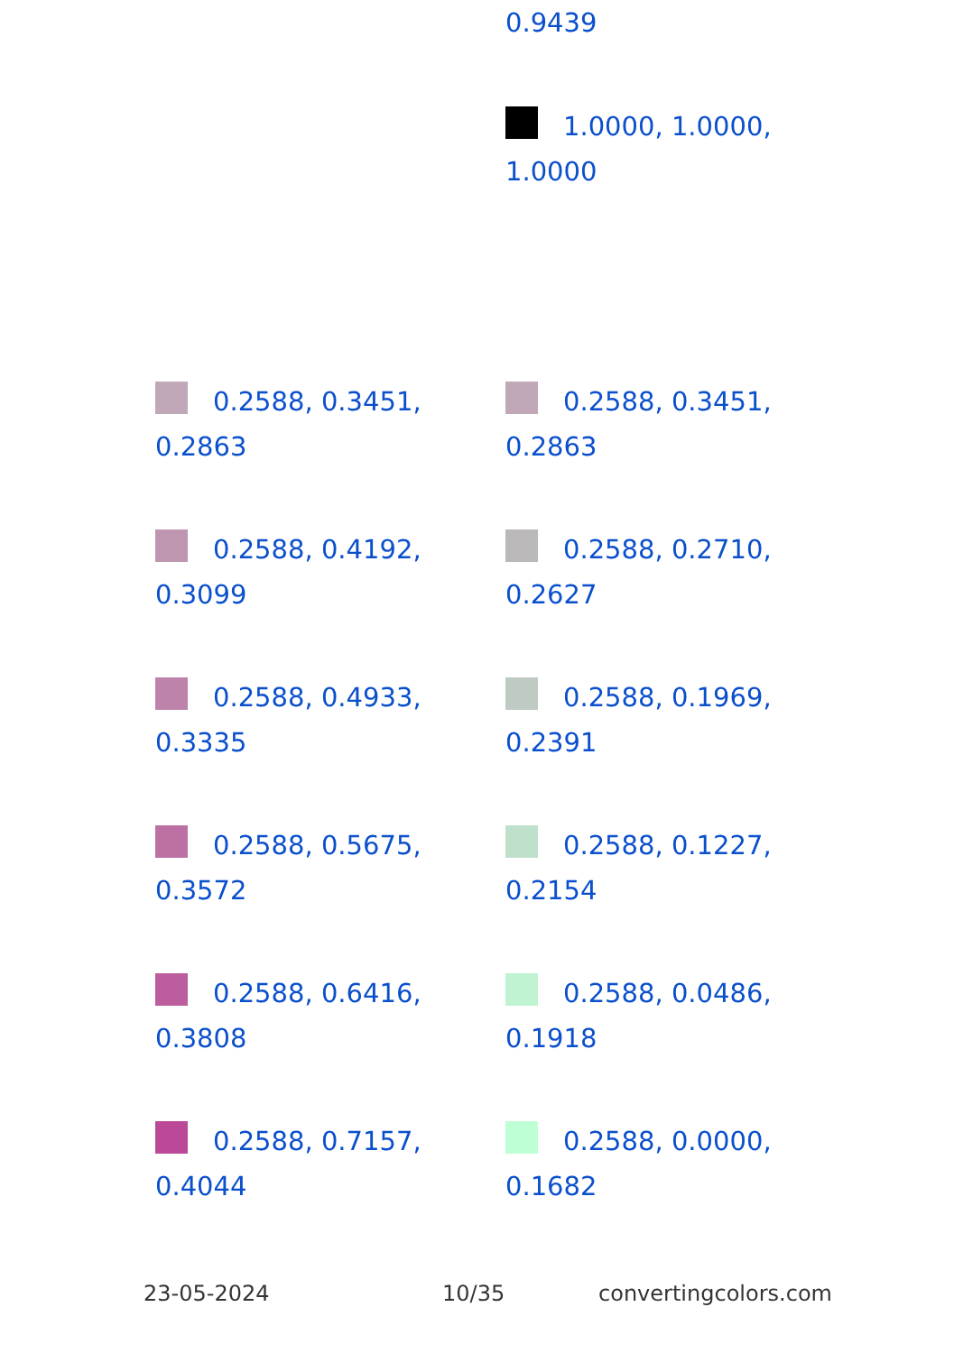0.9439
1.0000, 1.0000, 1.0000
0.2588, 0.3451, 0.2863
0.2588, 0.3451, 0.2863
0.2588, 0.4192, 0.3099
0.2588, 0.2710, 0.2627
0.2588, 0.4933, 0.3335
0.2588, 0.1969, 0.2391
0.2588, 0.5675, 0.3572
0.2588, 0.1227, 0.2154
0.2588, 0.6416, 0.3808
0.2588, 0.0486, 0.1918
0.2588, 0.7157, 0.4044
0.2588, 0.0000, 0.1682
23-05-2024 10/35 convertingcolors.com